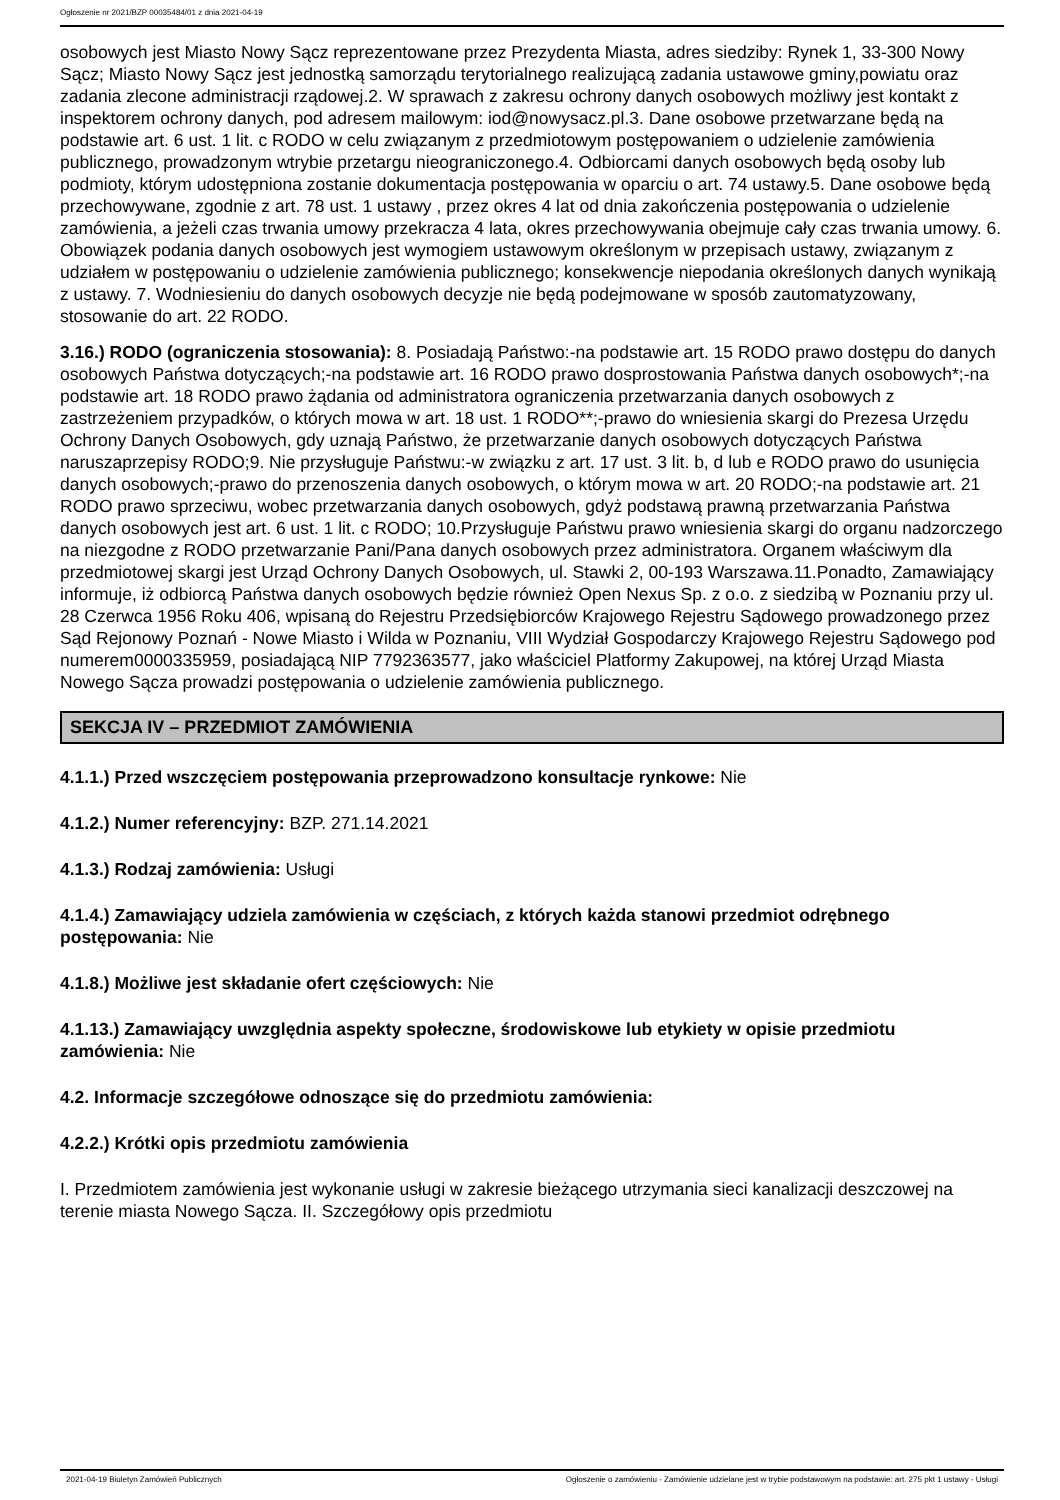Ogłoszenie nr 2021/BZP 00035484/01 z dnia 2021-04-19
osobowych jest Miasto Nowy Sącz reprezentowane przez Prezydenta Miasta, adres siedziby: Rynek 1, 33-300 Nowy Sącz; Miasto Nowy Sącz jest jednostką samorządu terytorialnego realizującą zadania ustawowe gminy,powiatu oraz zadania zlecone administracji rządowej.2. W sprawach z zakresu ochrony danych osobowych możliwy jest kontakt z inspektorem ochrony danych, pod adresem mailowym: iod@nowysacz.pl.3. Dane osobowe przetwarzane będą na podstawie art. 6 ust. 1 lit. c RODO w celu związanym z przedmiotowym postępowaniem o udzielenie zamówienia publicznego, prowadzonym wtrybie przetargu nieograniczonego.4. Odbiorcami danych osobowych będą osoby lub podmioty, którym udostępniona zostanie dokumentacja postępowania w oparciu o art. 74 ustawy.5. Dane osobowe będą przechowywane, zgodnie z art. 78 ust. 1 ustawy , przez okres 4 lat od dnia zakończenia postępowania o udzielenie zamówienia, a jeżeli czas trwania umowy przekracza 4 lata, okres przechowywania obejmuje cały czas trwania umowy. 6. Obowiązek podania danych osobowych jest wymogiem ustawowym określonym w przepisach ustawy, związanym z udziałem w postępowaniu o udzielenie zamówienia publicznego; konsekwencje niepodania określonych danych wynikają z ustawy. 7. Wodniesieniu do danych osobowych decyzje nie będą podejmowane w sposób zautomatyzowany, stosowanie do art. 22 RODO.
3.16.) RODO (ograniczenia stosowania): 8. Posiadają Państwo:-na podstawie art. 15 RODO prawo dostępu do danych osobowych Państwa dotyczących;-na podstawie art. 16 RODO prawo dosprostowania Państwa danych osobowych*;-na podstawie art. 18 RODO prawo żądania od administratora ograniczenia przetwarzania danych osobowych z zastrzeżeniem przypadków, o których mowa w art. 18 ust. 1 RODO**;-prawo do wniesienia skargi do Prezesa Urzędu Ochrony Danych Osobowych, gdy uznają Państwo, że przetwarzanie danych osobowych dotyczących Państwa naruszaprzepisy RODO;9. Nie przysługuje Państwu:-w związku z art. 17 ust. 3 lit. b, d lub e RODO prawo do usunięcia danych osobowych;-prawo do przenoszenia danych osobowych, o którym mowa w art. 20 RODO;-na podstawie art. 21 RODO prawo sprzeciwu, wobec przetwarzania danych osobowych, gdyż podstawą prawną przetwarzania Państwa danych osobowych jest art. 6 ust. 1 lit. c RODO; 10.Przysługuje Państwu prawo wniesienia skargi do organu nadzorczego na niezgodne z RODO przetwarzanie Pani/Pana danych osobowych przez administratora. Organem właściwym dla przedmiotowej skargi jest Urząd Ochrony Danych Osobowych, ul. Stawki 2, 00-193 Warszawa.11.Ponadto, Zamawiający informuje, iż odbiorcą Państwa danych osobowych będzie również Open Nexus Sp. z o.o. z siedzibą w Poznaniu przy ul. 28 Czerwca 1956 Roku 406, wpisaną do Rejestru Przedsiębiorców Krajowego Rejestru Sądowego prowadzonego przez Sąd Rejonowy Poznań - Nowe Miasto i Wilda w Poznaniu, VIII Wydział Gospodarczy Krajowego Rejestru Sądowego pod numerem0000335959, posiadającą NIP 7792363577, jako właściciel Platformy Zakupowej, na której Urząd Miasta Nowego Sącza prowadzi postępowania o udzielenie zamówienia publicznego.
SEKCJA IV – PRZEDMIOT ZAMÓWIENIA
4.1.1.) Przed wszczęciem postępowania przeprowadzono konsultacje rynkowe: Nie
4.1.2.) Numer referencyjny: BZP. 271.14.2021
4.1.3.) Rodzaj zamówienia: Usługi
4.1.4.) Zamawiający udziela zamówienia w częściach, z których każda stanowi przedmiot odrębnego postępowania: Nie
4.1.8.) Możliwe jest składanie ofert częściowych: Nie
4.1.13.) Zamawiający uwzględnia aspekty społeczne, środowiskowe lub etykiety w opisie przedmiotu zamówienia: Nie
4.2. Informacje szczegółowe odnoszące się do przedmiotu zamówienia:
4.2.2.) Krótki opis przedmiotu zamówienia
I. Przedmiotem zamówienia jest wykonanie usługi w zakresie bieżącego utrzymania sieci kanalizacji deszczowej na terenie miasta Nowego Sącza. II. Szczegółowy opis przedmiotu
2021-04-19 Biuletyn Zamówień Publicznych Ogłoszenie o zamówieniu - Zamówienie udzielane jest w trybie podstawowym na podstawie: art. 275 pkt 1 ustawy - Usługi